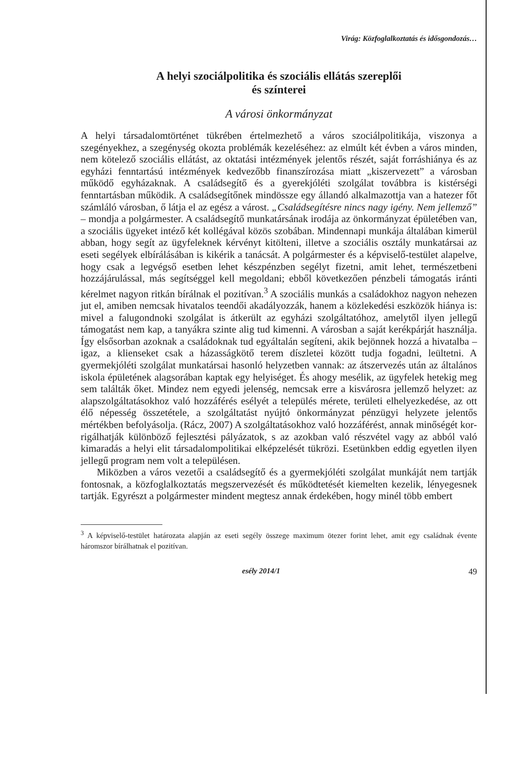Virág: Közfoglalkoztatás és idősgondozás…
A helyi szociálpolitika és szociális ellátás szereplői
és színterei
A városi önkormányzat
A helyi társadalomtörténet tükrében értelmezhető a város szociálpoliti­kája, viszonya a szegényekhez, a szegénység okozta problémák kezelésé­hez: az elmúlt két évben a város minden, nem kötelező szociális ellátást, az oktatási intézmények jelentős részét, saját forráshiánya és az egyházi fenntartású intézmények kedvezőbb finanszírozása miatt „kiszervezett” a városban működő egyházaknak. A családsegítő és a gyerekjóléti szol­gálat továbbra is kistérségi fenntartásban működik. A családsegítőnek mindössze egy állandó alkalmazottja van a hatezer főt számláló város­ban, ő látja el az egész a várost. „Családsegítésre nincs nagy igény. Nem jellemző” – mondja a polgármester. A családsegítő munkatársának irodája az önkormányzat épületében van, a szociális ügyeket intéző két kollégá­val közös szobában. Mindennapi munkája általában kimerül abban, hogy segít az ügyfeleknek kérvényt kitölteni, illetve a szociális osztály munka­társai az eseti segélyek elbírálásában is kikérik a tanácsát. A polgármes­ter és a képviselő-testület alapelve, hogy csak a legvégső esetben lehet készpénzben segélyt fizetni, amit lehet, természetbeni hozzájárulással, más segítséggel kell megoldani; ebből következően pénzbeli támogatás iránti kérelmet nagyon ritkán bírálnak el pozitívan.<sup>3</sup> A szociális munkás a családokhoz nagyon nehezen jut el, amiben nemcsak hivatalos teendői akadályozzák, hanem a közlekedési eszközök hiánya is: mivel a falu­gondnoki szolgálat is átkerült az egyházi szolgáltatóhoz, amelytől ilyen jellegű támogatást nem kap, a tanyákra szinte alig tud kimenni. A város­ban a saját kerékpárját használja. Így elsősorban azoknak a családoknak tud egyáltalán segíteni, akik bejönnek hozzá a hivatalba – igaz, a klien­seket csak a házasságkötő terem díszletei között tudja fogadni, leültetni. A gyermekjóléti szolgálat munkatársai hasonló helyzetben vannak: az átszervezés után az általános iskola épületének alagsorában kaptak egy helyiséget. És ahogy mesélik, az ügyfelek hetekig meg sem találták őket. Mindez nem egyedi jelenség, nemcsak erre a kisvárosra jellemző helyzet: az alapszolgáltatásokhoz való hozzáférés esélyét a település mérete, területi elhelyezkedése, az ott élő népesség összetétele, a szolgáltatást nyújtó önkormányzat pénzügyi helyzete jelentős mértékben befolyásolja. (Rácz, 2007) A szolgáltatásokhoz való hozzáférést, annak minőségét kor­rigálhatják különböző fejlesztési pályázatok, s az azokban való részvétel vagy az abból való kimaradás a helyi elit társadalompolitikai elképzelé­sét tükrözi. Esetünkben eddig egyetlen ilyen jellegű program nem volt a településen.
Miközben a város vezetői a családsegítő és a gyermekjóléti szolgálat munkáját nem tartják fontosnak, a közfoglalkoztatás megszervezését és működtetését kiemelten kezelik, lényegesnek tartják. Egyrészt a pol­gármester mindent megtesz annak érdekében, hogy minél több embert
<sup>3</sup> A képviselő-testület határozata alapján az eseti segély összege maximum ötezer forint lehet, amit egy családnak évente háromszor bírálhatnak el pozitívan.
esély 2014/1 49